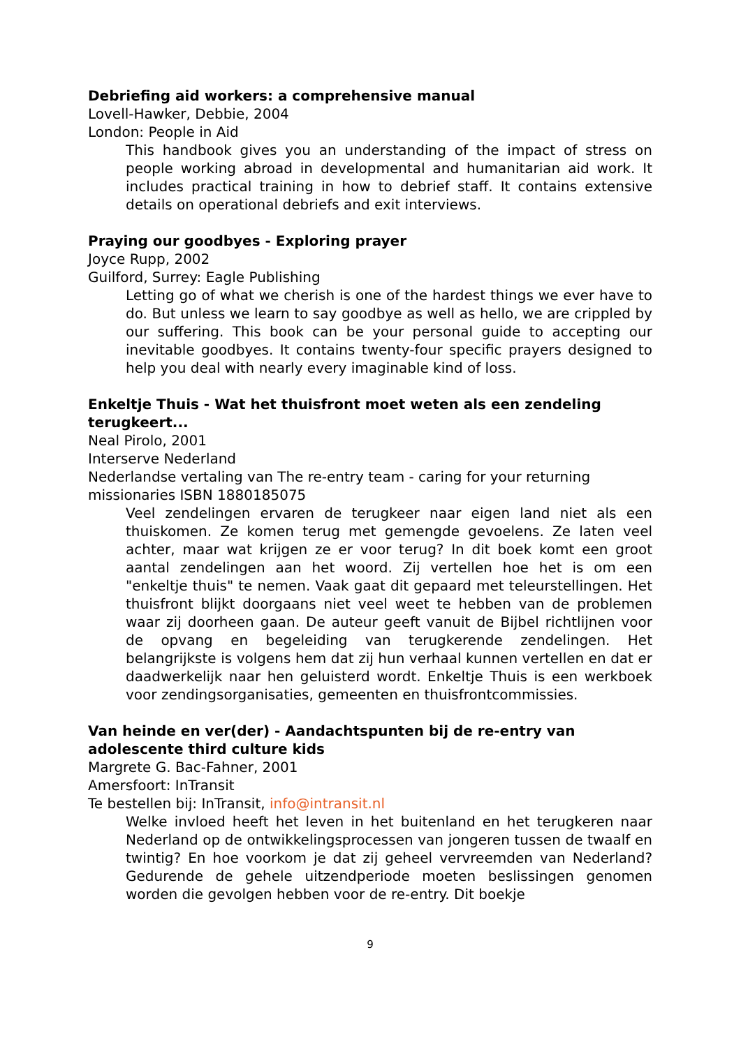Debriefing aid workers: a comprehensive manual
Lovell-Hawker, Debbie, 2004
London: People in Aid
This handbook gives you an understanding of the impact of stress on people working abroad in developmental and humanitarian aid work. It includes practical training in how to debrief staff. It contains extensive details on operational debriefs and exit interviews.
Praying our goodbyes - Exploring prayer
Joyce Rupp, 2002
Guilford, Surrey: Eagle Publishing
Letting go of what we cherish is one of the hardest things we ever have to do. But unless we learn to say goodbye as well as hello, we are crippled by our suffering. This book can be your personal guide to accepting our inevitable goodbyes. It contains twenty-four specific prayers designed to help you deal with nearly every imaginable kind of loss.
Enkeltje Thuis - Wat het thuisfront moet weten als een zendeling terugkeert...
Neal Pirolo, 2001
Interserve Nederland
Nederlandse vertaling van The re-entry team - caring for your returning missionaries ISBN 1880185075
Veel zendelingen ervaren de terugkeer naar eigen land niet als een thuiskomen. Ze komen terug met gemengde gevoelens. Ze laten veel achter, maar wat krijgen ze er voor terug? In dit boek komt een groot aantal zendelingen aan het woord. Zij vertellen hoe het is om een "enkeltje thuis" te nemen. Vaak gaat dit gepaard met teleurstellingen. Het thuisfront blijkt doorgaans niet veel weet te hebben van de problemen waar zij doorheen gaan. De auteur geeft vanuit de Bijbel richtlijnen voor de opvang en begeleiding van terugkerende zendelingen. Het belangrijkste is volgens hem dat zij hun verhaal kunnen vertellen en dat er daadwerkelijk naar hen geluisterd wordt. Enkeltje Thuis is een werkboek voor zendingsorganisaties, gemeenten en thuisfrontcommissies.
Van heinde en ver(der) - Aandachtspunten bij de re-entry van adolescente third culture kids
Margrete G. Bac-Fahner, 2001
Amersfoort: InTransit
Te bestellen bij: InTransit, info@intransit.nl
Welke invloed heeft het leven in het buitenland en het terugkeren naar Nederland op de ontwikkelingsprocessen van jongeren tussen de twaalf en twintig? En hoe voorkom je dat zij geheel vervreemden van Nederland? Gedurende de gehele uitzendperiode moeten beslissingen genomen worden die gevolgen hebben voor de re-entry. Dit boekje
9